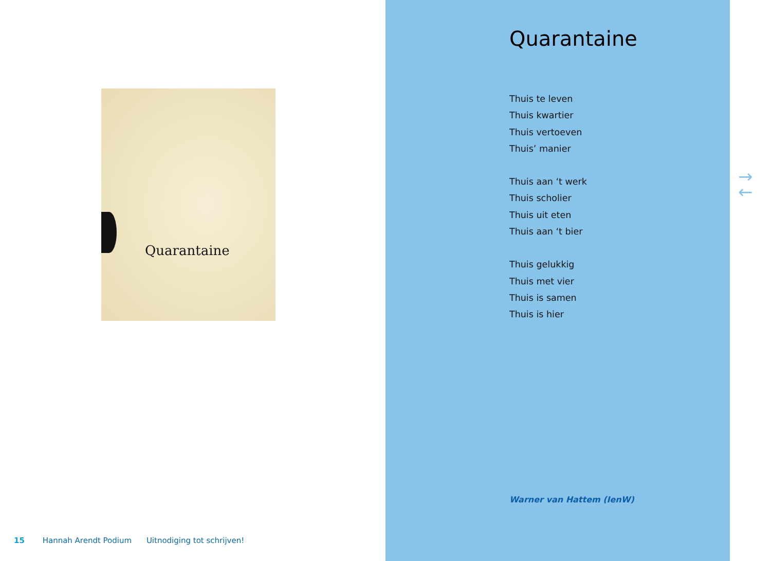Quarantaine
15 Hannah Arendt Podium Uitnodiging tot schrijven!
Quarantaine
Thuis te leven
Thuis kwartier
Thuis vertoeven
Thuis’ manier
Thuis aan ‘t werk
Thuis scholier
Thuis uit eten
Thuis aan ‘t bier
Thuis gelukkig
Thuis met vier
Thuis is samen
Thuis is hier
Warner van Hattem (IenW)
→
←